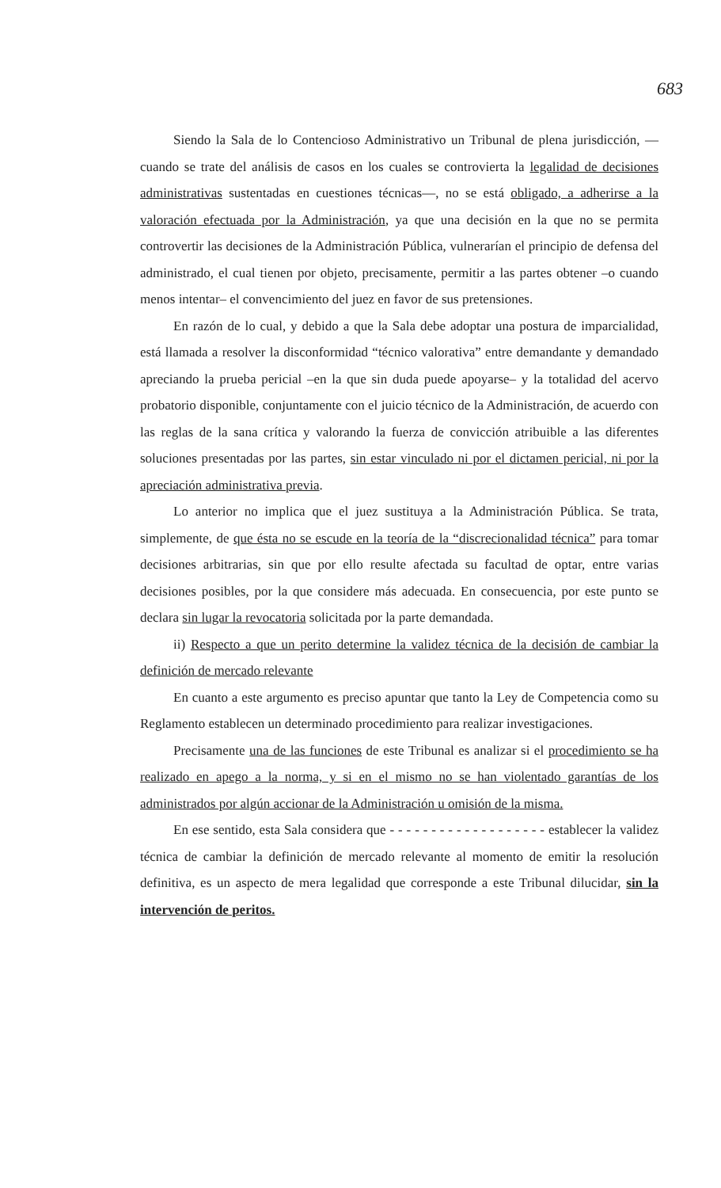683
Siendo la Sala de lo Contencioso Administrativo un Tribunal de plena jurisdicción, —cuando se trate del análisis de casos en los cuales se controvierta la legalidad de decisiones administrativas sustentadas en cuestiones técnicas—, no se está obligado, a adherirse a la valoración efectuada por la Administración, ya que una decisión en la que no se permita controvertir las decisiones de la Administración Pública, vulnerarían el principio de defensa del administrado, el cual tienen por objeto, precisamente, permitir a las partes obtener –o cuando menos intentar– el convencimiento del juez en favor de sus pretensiones.
En razón de lo cual, y debido a que la Sala debe adoptar una postura de imparcialidad, está llamada a resolver la disconformidad “técnico valorativa” entre demandante y demandado apreciando la prueba pericial –en la que sin duda puede apoyarse– y la totalidad del acervo probatorio disponible, conjuntamente con el juicio técnico de la Administración, de acuerdo con las reglas de la sana crítica y valorando la fuerza de convicción atribuible a las diferentes soluciones presentadas por las partes, sin estar vinculado ni por el dictamen pericial, ni por la apreciación administrativa previa.
Lo anterior no implica que el juez sustituya a la Administración Pública. Se trata, simplemente, de que ésta no se escude en la teoría de la “discrecionalidad técnica” para tomar decisiones arbitrarias, sin que por ello resulte afectada su facultad de optar, entre varias decisiones posibles, por la que considere más adecuada. En consecuencia, por este punto se declara sin lugar la revocatoria solicitada por la parte demandada.
ii) Respecto a que un perito determine la validez técnica de la decisión de cambiar la definición de mercado relevante
En cuanto a este argumento es preciso apuntar que tanto la Ley de Competencia como su Reglamento establecen un determinado procedimiento para realizar investigaciones.
Precisamente una de las funciones de este Tribunal es analizar si el procedimiento se ha realizado en apego a la norma, y si en el mismo no se han violentado garantías de los administrados por algún accionar de la Administración u omisión de la misma.
En ese sentido, esta Sala considera que - - - - - - - - - - - - - - - - - - - establecer la validez técnica de cambiar la definición de mercado relevante al momento de emitir la resolución definitiva, es un aspecto de mera legalidad que corresponde a este Tribunal dilucidar, sin la intervención de peritos.